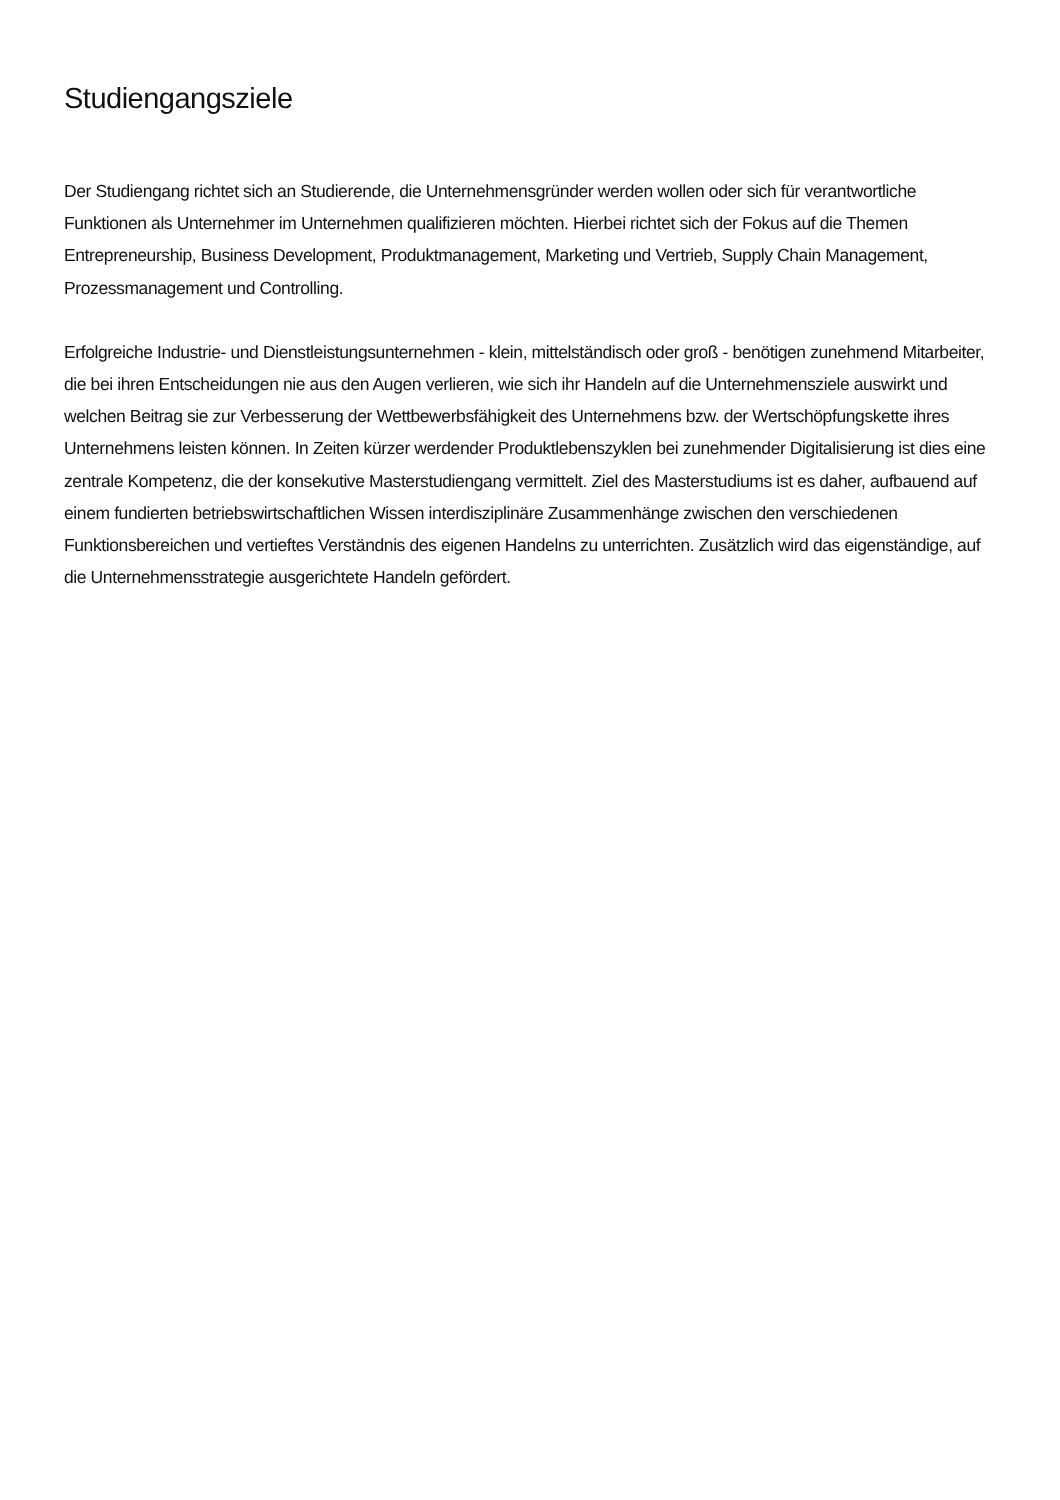Studiengangsziele
Der Studiengang richtet sich an Studierende, die Unternehmensgründer werden wollen oder sich für verantwortliche Funktionen als Unternehmer im Unternehmen qualifizieren möchten. Hierbei richtet sich der Fokus auf die Themen Entrepreneurship, Business Development, Produktmanagement, Marketing und Vertrieb, Supply Chain Management, Prozessmanagement und Controlling.
Erfolgreiche Industrie- und Dienstleistungsunternehmen - klein, mittelständisch oder groß - benötigen zunehmend Mitarbeiter, die bei ihren Entscheidungen nie aus den Augen verlieren, wie sich ihr Handeln auf die Unternehmensziele auswirkt und welchen Beitrag sie zur Verbesserung der Wettbewerbsfähigkeit des Unternehmens bzw. der Wertschöpfungskette ihres Unternehmens leisten können. In Zeiten kürzer werdender Produktlebenszyklen bei zunehmender Digitalisierung ist dies eine zentrale Kompetenz, die der konsekutive Masterstudiengang vermittelt. Ziel des Masterstudiums ist es daher, aufbauend auf einem fundierten betriebswirtschaftlichen Wissen interdisziplinäre Zusammenhänge zwischen den verschiedenen Funktionsbereichen und vertieftes Verständnis des eigenen Handelns zu unterrichten. Zusätzlich wird das eigenständige, auf die Unternehmensstrategie ausgerichtete Handeln gefördert.